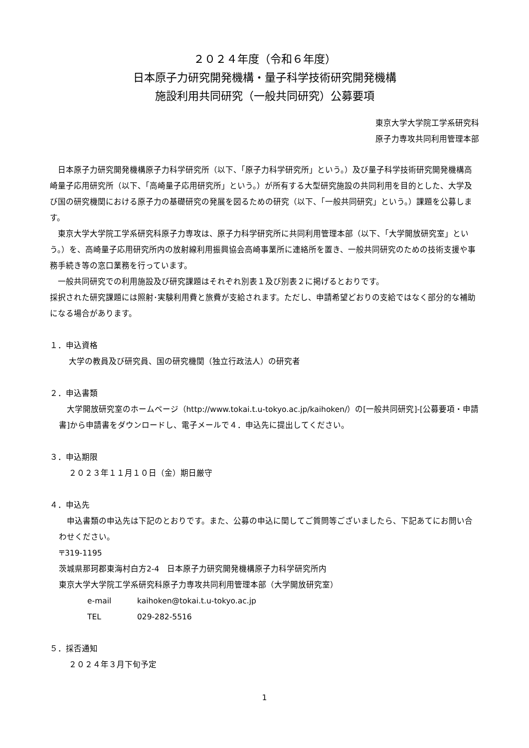２０２４年度（令和６年度）
日本原子力研究開発機構・量子科学技術研究開発機構
施設利用共同研究（一般共同研究）公募要項
東京大学大学院工学系研究科
原子力専攻共同利用管理本部
日本原子力研究開発機構原子力科学研究所（以下、「原子力科学研究所」という。）及び量子科学技術研究開発機構高崎量子応用研究所（以下、「高崎量子応用研究所」という。）が所有する大型研究施設の共同利用を目的とした、大学及び国の研究機関における原子力の基礎研究の発展を図るための研究（以下、「一般共同研究」という。）課題を公募します。
東京大学大学院工学系研究科原子力専攻は、原子力科学研究所に共同利用管理本部（以下、「大学開放研究室」という。）を、高崎量子応用研究所内の放射線利用振興協会高崎事業所に連絡所を置き、一般共同研究のための技術支援や事務手続き等の窓口業務を行っています。
一般共同研究での利用施設及び研究課題はそれぞれ別表１及び別表２に掲げるとおりです。
採択された研究課題には照射･実験利用費と旅費が支給されます。ただし、申請希望どおりの支給ではなく部分的な補助になる場合があります。
１．申込資格
大学の教員及び研究員、国の研究機関（独立行政法人）の研究者
２．申込書類
大学開放研究室のホームページ（http://www.tokai.t.u-tokyo.ac.jp/kaihoken/）の[一般共同研究]-[公募要項・申請書]から申請書をダウンロードし、電子メールで４．申込先に提出してください。
３．申込期限
２０２３年１１月１０日（金）期日厳守
４．申込先
申込書類の申込先は下記のとおりです。また、公募の申込に関してご質問等ございましたら、下記あてにお問い合わせください。
〒319-1195
茨城県那珂郡東海村白方2-4　日本原子力研究開発機構原子力科学研究所内
東京大学大学院工学系研究科原子力専攻共同利用管理本部（大学開放研究室）
e-mail kaihoken@tokai.t.u-tokyo.ac.jp
TEL 029-282-5516
５．採否通知
２０２４年３月下旬予定
1